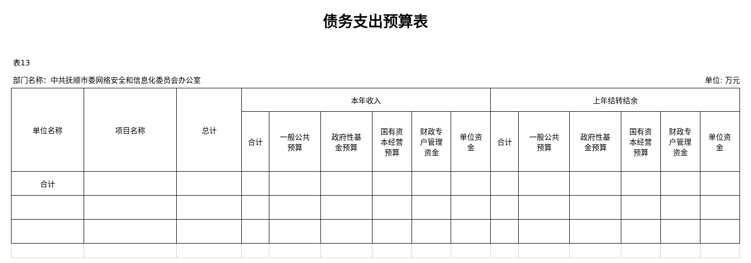债务支出预算表
表13
部门名称：中共抚顺市委网络安全和信息化委员会办公室 单位: 万元
| 单位名称 | 项目名称 | 总计 | 本年收入 | | | | | | 上年结转结余 | | | | | |
| --- | --- | --- | --- | --- | --- | --- | --- | --- | --- | --- | --- | --- | --- | --- |
| | | | 合计 | 一般公共 预算 | 政府性基 金预算 | 国有资 本经营 预算 | 财政专 户管理 资金 | 单位资 金 | 合计 | 一般公共 预算 | 政府性基 金预算 | 国有资 本经营 预算 | 财政专 户管理 资金 | 单位资 金 |
| 合计 | | | | | | | | | | | | | | |